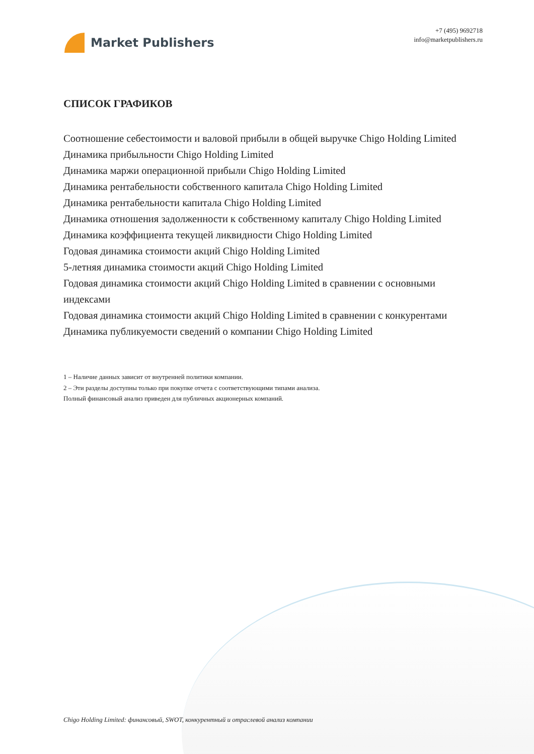Market Publishers
+7 (495) 9692718
info@marketpublishers.ru
СПИСОК ГРАФИКОВ
Соотношение себестоимости и валовой прибыли в общей выручке Chigo Holding Limited
Динамика прибыльности Chigo Holding Limited
Динамика маржи операционной прибыли Chigo Holding Limited
Динамика рентабельности собственного капитала Chigo Holding Limited
Динамика рентабельности капитала Chigo Holding Limited
Динамика отношения задолженности к собственному капиталу Chigo Holding Limited
Динамика коэффициента текущей ликвидности Chigo Holding Limited
Годовая динамика стоимости акций Chigo Holding Limited
5-летняя динамика стоимости акций Chigo Holding Limited
Годовая динамика стоимости акций Chigo Holding Limited в сравнении с основными индексами
Годовая динамика стоимости акций Chigo Holding Limited в сравнении с конкурентами
Динамика публикуемости сведений о компании Chigo Holding Limited
1 – Наличие данных зависит от внутренней политики компании.
2 – Эти разделы доступны только при покупке отчета с соответствующими типами анализа.
Полный финансовый анализ приведен для публичных акционерных компаний.
Chigo Holding Limited: финансовый, SWOT, конкурентный и отраслевой анализ компании